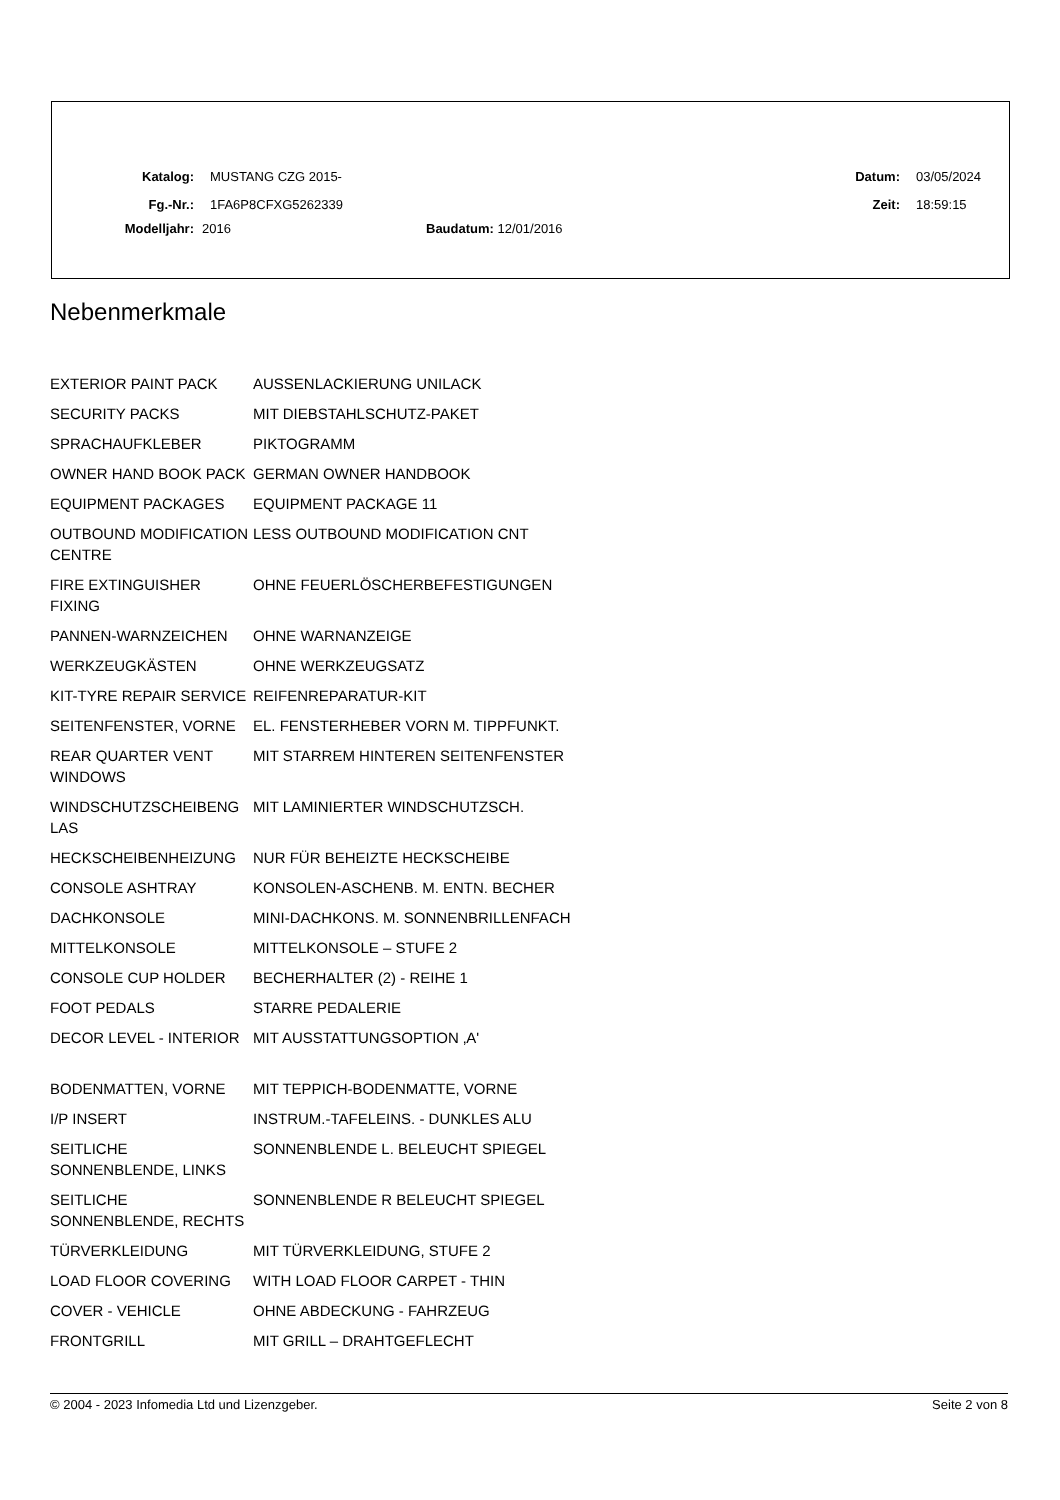Katalog: MUSTANG CZG 2015- Datum: 03/05/2024
Fg.-Nr.: 1FA6P8CFXG5262339 Zeit: 18:59:15
Modelljahr: 2016 Baudatum: 12/01/2016
Nebenmerkmale
| EXTERIOR PAINT PACK | AUSSENLACKIERUNG UNILACK |
| SECURITY PACKS | MIT DIEBSTAHLSCHUTZ-PAKET |
| SPRACHAUFKLEBER | PIKTOGRAMM |
| OWNER HAND BOOK PACK | GERMAN OWNER HANDBOOK |
| EQUIPMENT PACKAGES | EQUIPMENT PACKAGE 11 |
| OUTBOUND MODIFICATION CENTRE | LESS OUTBOUND MODIFICATION CNT |
| FIRE EXTINGUISHER FIXING | OHNE FEUERLÖSCHERBEFESTIGUNGEN |
| PANNEN-WARNZEICHEN | OHNE WARNANZEIGE |
| WERKZEUGKÄSTEN | OHNE WERKZEUGSATZ |
| KIT-TYRE REPAIR SERVICE | REIFENREPARATUR-KIT |
| SEITENFENSTER, VORNE | EL. FENSTERHEBER VORN M. TIPPFUNKT. |
| REAR QUARTER VENT WINDOWS | MIT STARREM HINTEREN SEITENFENSTER |
| WINDSCHUTZSCHEIBENG LAS | MIT LAMINIERTER WINDSCHUTZSCH. |
| HECKSCHEIBENHEIZUNG | NUR FÜR BEHEIZTE HECKSCHEIBE |
| CONSOLE ASHTRAY | KONSOLEN-ASCHENB. M. ENTN. BECHER |
| DACHKONSOLE | MINI-DACHKONS. M. SONNENBRILLENFACH |
| MITTELKONSOLE | MITTELKONSOLE – STUFE 2 |
| CONSOLE CUP HOLDER | BECHERHALTER (2) - REIHE 1 |
| FOOT PEDALS | STARRE PEDALERIE |
| DECOR LEVEL - INTERIOR | MIT AUSSTATTUNGSOPTION ‚A' |
| BODENMATTEN, VORNE | MIT TEPPICH-BODENMATTE, VORNE |
| I/P INSERT | INSTRUM.-TAFELEINS. - DUNKLES ALU |
| SEITLICHE SONNENBLENDE, LINKS | SONNENBLENDE L. BELEUCHT SPIEGEL |
| SEITLICHE SONNENBLENDE, RECHTS | SONNENBLENDE R BELEUCHT SPIEGEL |
| TÜRVERKLEIDUNG | MIT TÜRVERKLEIDUNG, STUFE 2 |
| LOAD FLOOR COVERING | WITH LOAD FLOOR CARPET - THIN |
| COVER - VEHICLE | OHNE ABDECKUNG - FAHRZEUG |
| FRONTGRILL | MIT GRILL – DRAHTGEFLECHT |
© 2004 - 2023 Infomedia Ltd und Lizenzgeber. Seite 2 von 8